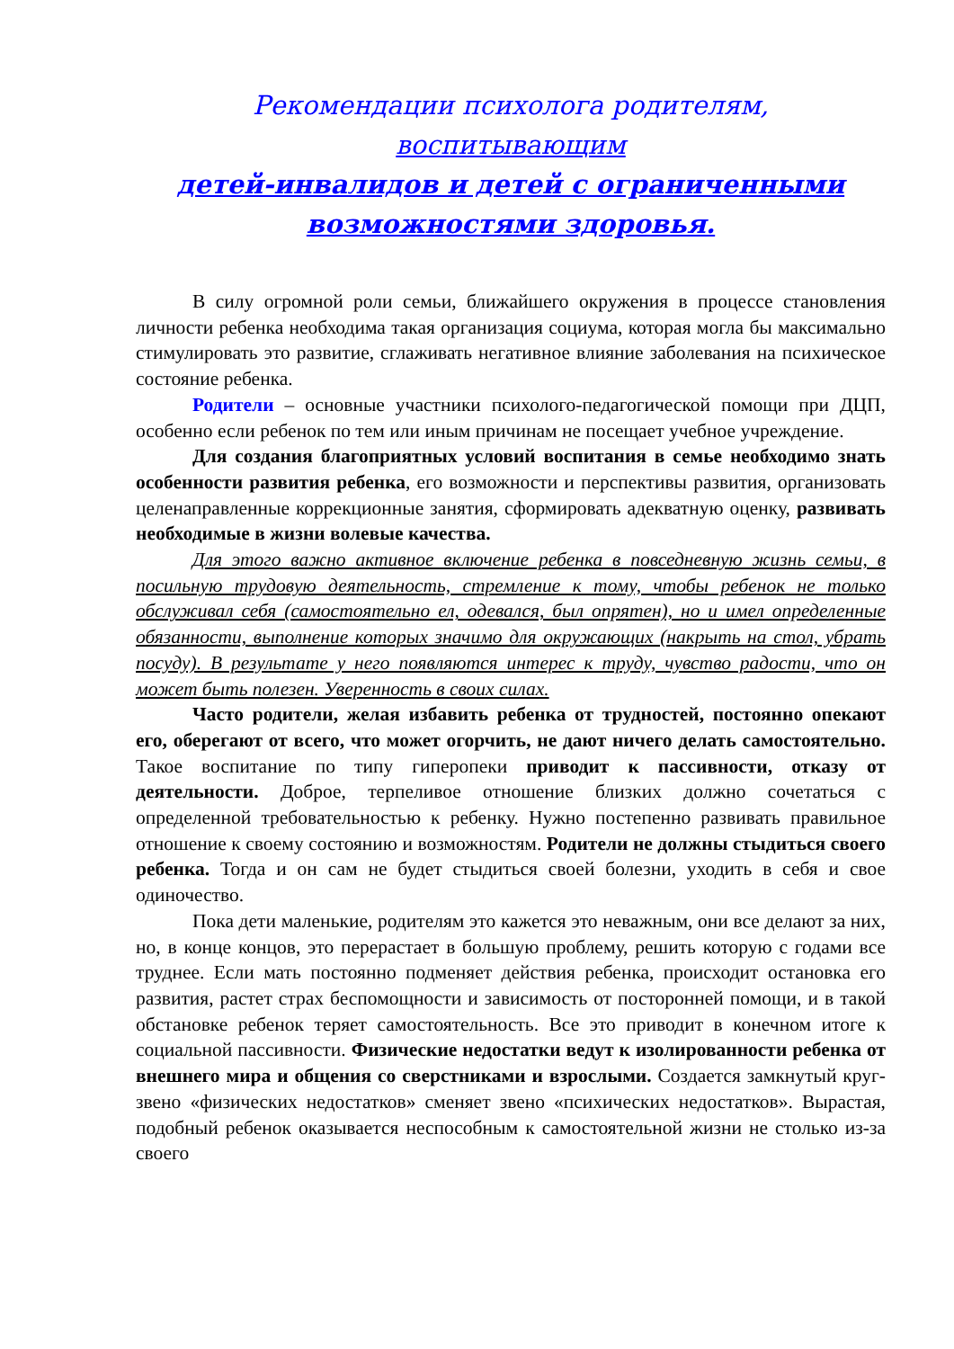Рекомендации психолога родителям, воспитывающим
детей-инвалидов и детей с ограниченными
возможностями здоровья.
В силу огромной роли семьи, ближайшего окружения в процессе становления личности ребенка необходима такая организация социума, которая могла бы максимально стимулировать это развитие, сглаживать негативное влияние заболевания на психическое состояние ребенка.
Родители – основные участники психолого-педагогической помощи при ДЦП, особенно если ребенок по тем или иным причинам не посещает учебное учреждение.
Для создания благоприятных условий воспитания в семье необходимо знать особенности развития ребенка, его возможности и перспективы развития, организовать целенаправленные коррекционные занятия, сформировать адекватную оценку, развивать необходимые в жизни волевые качества.
Для этого важно активное включение ребенка в повседневную жизнь семьи, в посильную трудовую деятельность, стремление к тому, чтобы ребенок не только обслуживал себя (самостоятельно ел, одевался, был опрятен), но и имел определенные обязанности, выполнение которых значимо для окружающих (накрыть на стол, убрать посуду). В результате у него появляются интерес к труду, чувство радости, что он может быть полезен. Уверенность в своих силах.
Часто родители, желая избавить ребенка от трудностей, постоянно опекают его, оберегают от всего, что может огорчить, не дают ничего делать самостоятельно. Такое воспитание по типу гиперопеки приводит к пассивности, отказу от деятельности. Доброе, терпеливое отношение близких должно сочетаться с определенной требовательностью к ребенку. Нужно постепенно развивать правильное отношение к своему состоянию и возможностям. Родители не должны стыдиться своего ребенка. Тогда и он сам не будет стыдиться своей болезни, уходить в себя и свое одиночество.
Пока дети маленькие, родителям это кажется это неважным, они все делают за них, но, в конце концов, это перерастает в большую проблему, решить которую с годами все труднее. Если мать постоянно подменяет действия ребенка, происходит остановка его развития, растет страх беспомощности и зависимость от посторонней помощи, и в такой обстановке ребенок теряет самостоятельность. Все это приводит в конечном итоге к социальной пассивности. Физические недостатки ведут к изолированности ребенка от внешнего мира и общения со сверстниками и взрослыми. Создается замкнутый круг-звено «физических недостатков» сменяет звено «психических недостатков». Вырастая, подобный ребенок оказывается неспособным к самостоятельной жизни не столько из-за своего